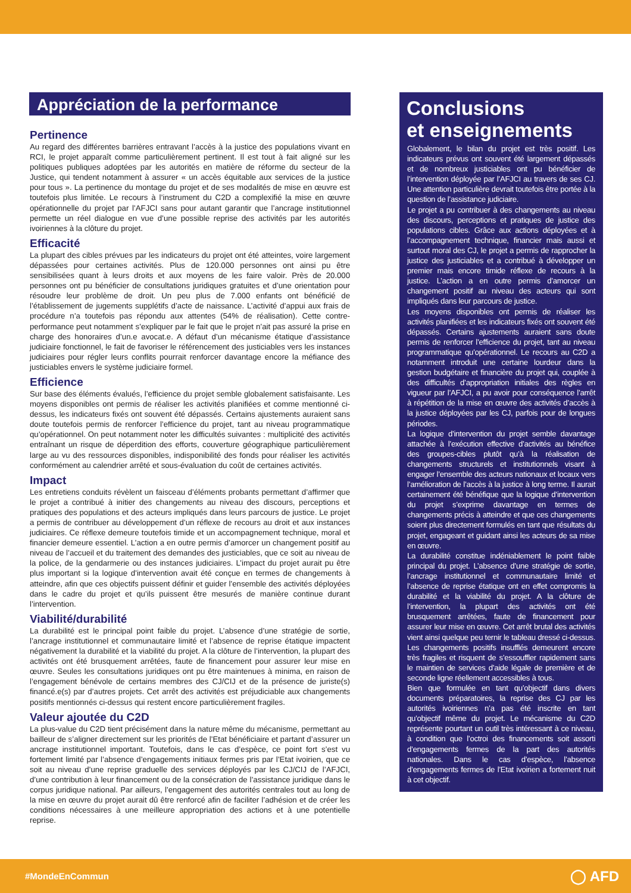Appréciation de la performance
Pertinence
Au regard des différentes barrières entravant l’accès à la justice des populations vivant en RCI, le projet apparaît comme particulièrement pertinent. Il est tout à fait aligné sur les politiques publiques adoptées par les autorités en matière de réforme du secteur de la Justice, qui tendent notamment à assurer « un accès équitable aux services de la justice pour tous ». La pertinence du montage du projet et de ses modalités de mise en œuvre est toutefois plus limitée. Le recours à l’instrument du C2D a complexifié la mise en œuvre opérationnelle du projet par l’AFJCI sans pour autant garantir que l’ancrage institutionnel permette un réel dialogue en vue d’une possible reprise des activités par les autorités ivoiriennes à la clôture du projet.
Efficacité
La plupart des cibles prévues par les indicateurs du projet ont été atteintes, voire largement dépassées pour certaines activités. Plus de 120.000 personnes ont ainsi pu être sensibilisées quant à leurs droits et aux moyens de les faire valoir. Près de 20.000 personnes ont pu bénéficier de consultations juridiques gratuites et d’une orientation pour résoudre leur problème de droit. Un peu plus de 7.000 enfants ont bénéficié de l’établissement de jugements supplétifs d’acte de naissance. L’activité d’appui aux frais de procédure n’a toutefois pas répondu aux attentes (54% de réalisation). Cette contre-performance peut notamment s’expliquer par le fait que le projet n’ait pas assuré la prise en charge des honoraires d’un.e avocat.e. A défaut d’un mécanisme étatique d’assistance judiciaire fonctionnel, le fait de favoriser le référencement des justiciables vers les instances judiciaires pour régler leurs conflits pourrait renforcer davantage encore la méfiance des justiciables envers le système judiciaire formel.
Efficience
Sur base des éléments évalués, l’efficience du projet semble globalement satisfaisante. Les moyens disponibles ont permis de réaliser les activités planifiées et comme mentionné ci-dessus, les indicateurs fixés ont souvent été dépassés. Certains ajustements auraient sans doute toutefois permis de renforcer l’efficience du projet, tant au niveau programmatique qu’opérationnel. On peut notamment noter les difficultés suivantes : multiplicité des activités entraînant un risque de déperdition des efforts, couverture géographique particulièrement large au vu des ressources disponibles, indisponibilité des fonds pour réaliser les activités conformément au calendrier arrêté et sous-évaluation du coût de certaines activités.
Impact
Les entretiens conduits révèlent un faisceau d’éléments probants permettant d’affirmer que le projet a contribué à initier des changements au niveau des discours, perceptions et pratiques des populations et des acteurs impliqués dans leurs parcours de justice. Le projet a permis de contribuer au développement d’un réflexe de recours au droit et aux instances judiciaires. Ce réflexe demeure toutefois timide et un accompagnement technique, moral et financier demeure essentiel. L’action a en outre permis d’amorcer un changement positif au niveau de l’accueil et du traitement des demandes des justiciables, que ce soit au niveau de la police, de la gendarmerie ou des instances judiciaires. L’impact du projet aurait pu être plus important si la logique d’intervention avait été conçue en termes de changements à atteindre, afin que ces objectifs puissent définir et guider l’ensemble des activités déployées dans le cadre du projet et qu’ils puissent être mesurés de manière continue durant l’intervention.
Viabilité/durabilité
La durabilité est le principal point faible du projet. L’absence d’une stratégie de sortie, l’ancrage institutionnel et communautaire limité et l’absence de reprise étatique impactent négativement la durabilité et la viabilité du projet. A la clôture de l’intervention, la plupart des activités ont été brusquement arrêtées, faute de financement pour assurer leur mise en œuvre. Seules les consultations juridiques ont pu être maintenues à minima, en raison de l’engagement bénévole de certains membres des CJ/CIJ et de la présence de juriste(s) financé.e(s) par d’autres projets. Cet arrêt des activités est préjudiciable aux changements positifs mentionnés ci-dessus qui restent encore particulièrement fragiles.
Valeur ajoutée du C2D
La plus-value du C2D tient précisément dans la nature même du mécanisme, permettant au bailleur de s’aligner directement sur les priorités de l’Etat bénéficiaire et partant d’assurer un ancrage institutionnel important. Toutefois, dans le cas d’espèce, ce point fort s’est vu fortement limité par l’absence d’engagements initiaux fermes pris par l’Etat ivoirien, que ce soit au niveau d’une reprise graduelle des services déployés par les CJ/CIJ de l’AFJCI, d’une contribution à leur financement ou de la consécration de l’assistance juridique dans le corpus juridique national. Par ailleurs, l’engagement des autorités centrales tout au long de la mise en œuvre du projet aurait dû être renforcé afin de faciliter l’adhésion et de créer les conditions nécessaires à une meilleure appropriation des actions et à une potentielle reprise.
Conclusions
et enseignements
Globalement, le bilan du projet est très positif. Les indicateurs prévus ont souvent été largement dépassés et de nombreux justiciables ont pu bénéficier de l’intervention déployée par l’AFJCI au travers de ses CJ. Une attention particulière devrait toutefois être portée à la question de l’assistance judiciaire.
Le projet a pu contribuer à des changements au niveau des discours, perceptions et pratiques de justice des populations cibles. Grâce aux actions déployées et à l’accompagnement technique, financier mais aussi et surtout moral des CJ, le projet a permis de rapprocher la justice des justiciables et a contribué à développer un premier mais encore timide réflexe de recours à la justice. L’action a en outre permis d’amorcer un changement positif au niveau des acteurs qui sont impliqués dans leur parcours de justice.
Les moyens disponibles ont permis de réaliser les activités planifiées et les indicateurs fixés ont souvent été dépassés. Certains ajustements auraient sans doute permis de renforcer l’efficience du projet, tant au niveau programmatique qu’opérationnel. Le recours au C2D a notamment introduit une certaine lourdeur dans la gestion budgétaire et financière du projet qui, couplée à des difficultés d’appropriation initiales des règles en vigueur par l’AFJCI, a pu avoir pour conséquence l’arrêt à répétition de la mise en œuvre des activités d’accès à la justice déployées par les CJ, parfois pour de longues périodes.
La logique d’intervention du projet semble davantage attachée à l’exécution effective d’activités au bénéfice des groupes-cibles plutôt qu’à la réalisation de changements structurels et institutionnels visant à engager l’ensemble des acteurs nationaux et locaux vers l’amélioration de l’accès à la justice à long terme. Il aurait certainement été bénéfique que la logique d’intervention du projet s’exprime davantage en termes de changements précis à atteindre et que ces changements soient plus directement formulés en tant que résultats du projet, engageant et guidant ainsi les acteurs de sa mise en œuvre.
La durabilité constitue indéniablement le point faible principal du projet. L’absence d’une stratégie de sortie, l’ancrage institutionnel et communautaire limité et l’absence de reprise étatique ont en effet compromis la durabilité et la viabilité du projet. A la clôture de l’intervention, la plupart des activités ont été brusquement arrêtées, faute de financement pour assurer leur mise en œuvre. Cet arrêt brutal des activités vient ainsi quelque peu ternir le tableau dressé ci-dessus. Les changements positifs insufflés demeurent encore très fragiles et risquent de s’essouffler rapidement sans le maintien de services d’aide légale de première et de seconde ligne réellement accessibles à tous.
Bien que formulée en tant qu’objectif dans divers documents préparatoires, la reprise des CJ par les autorités ivoiriennes n’a pas été inscrite en tant qu’objectif même du projet. Le mécanisme du C2D représente pourtant un outil très intéressant à ce niveau, à condition que l’octroi des financements soit assorti d’engagements fermes de la part des autorités nationales. Dans le cas d’espèce, l’absence d’engagements fermes de l’Etat ivoirien a fortement nuit à cet objectif.
#MondeEnCommun ◯ AFD